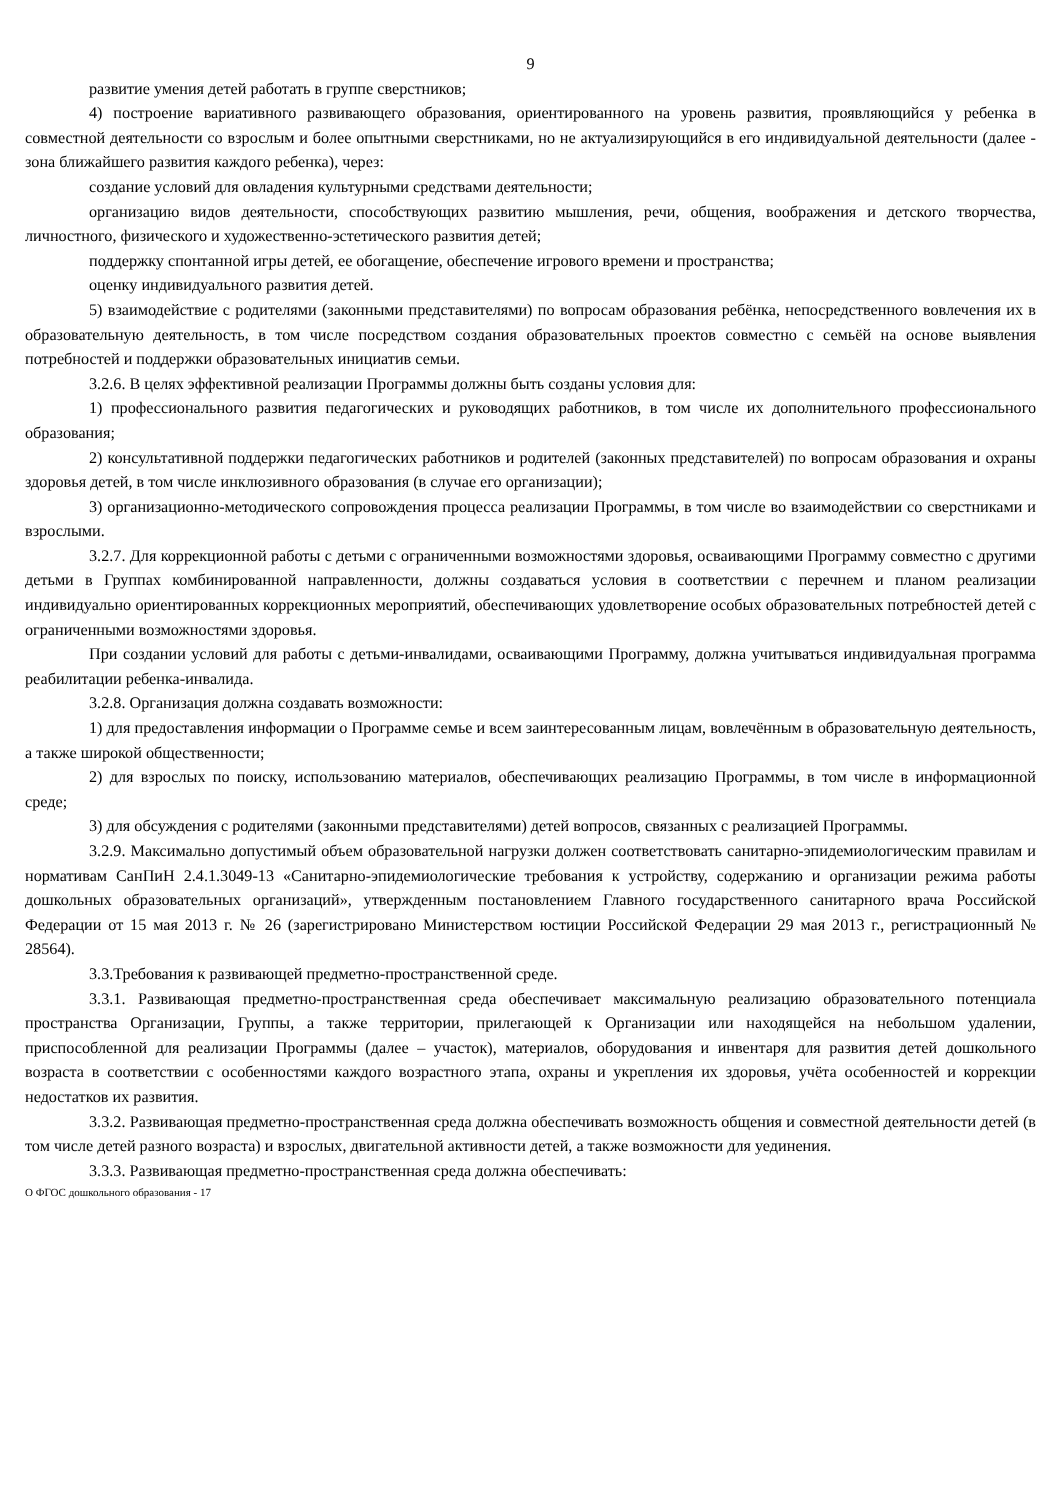9
развитие умения детей работать в группе сверстников;
4) построение вариативного развивающего образования, ориентированного на уровень развития, проявляющийся у ребенка в совместной деятельности со взрослым и более опытными сверстниками, но не актуализирующийся в его индивидуальной деятельности (далее - зона ближайшего развития каждого ребенка), через:
создание условий для овладения культурными средствами деятельности;
организацию видов деятельности, способствующих развитию мышления, речи, общения, воображения и детского творчества, личностного, физического и художественно-эстетического развития детей;
поддержку спонтанной игры детей, ее обогащение, обеспечение игрового времени и пространства;
оценку индивидуального развития детей.
5) взаимодействие с родителями (законными представителями) по вопросам образования ребёнка, непосредственного вовлечения их в образовательную деятельность, в том числе посредством создания образовательных проектов совместно с семьёй на основе выявления потребностей и поддержки образовательных инициатив семьи.
3.2.6. В целях эффективной реализации Программы должны быть созданы условия для:
1) профессионального развития педагогических и руководящих работников, в том числе их дополнительного профессионального образования;
2) консультативной поддержки педагогических работников и родителей (законных представителей) по вопросам образования и охраны здоровья детей, в том числе инклюзивного образования (в случае его организации);
3) организационно-методического сопровождения процесса реализации Программы, в том числе во взаимодействии со сверстниками и взрослыми.
3.2.7. Для коррекционной работы с детьми с ограниченными возможностями здоровья, осваивающими Программу совместно с другими детьми в Группах комбинированной направленности, должны создаваться условия в соответствии с перечнем и планом реализации индивидуально ориентированных коррекционных мероприятий, обеспечивающих удовлетворение особых образовательных потребностей детей с ограниченными возможностями здоровья.
При создании условий для работы с детьми-инвалидами, осваивающими Программу, должна учитываться индивидуальная программа реабилитации ребенка-инвалида.
3.2.8. Организация должна создавать возможности:
1) для предоставления информации о Программе семье и всем заинтересованным лицам, вовлечённым в образовательную деятельность, а также широкой общественности;
2) для взрослых по поиску, использованию материалов, обеспечивающих реализацию Программы, в том числе в информационной среде;
3) для обсуждения с родителями (законными представителями) детей вопросов, связанных с реализацией Программы.
3.2.9. Максимально допустимый объем образовательной нагрузки должен соответствовать санитарно-эпидемиологическим правилам и нормативам СанПиН 2.4.1.3049-13 «Санитарно-эпидемиологические требования к устройству, содержанию и организации режима работы дошкольных образовательных организаций», утвержденным постановлением Главного государственного санитарного врача Российской Федерации от 15 мая 2013 г. № 26 (зарегистрировано Министерством юстиции Российской Федерации 29 мая 2013 г., регистрационный № 28564).
3.3.Требования к развивающей предметно-пространственной среде.
3.3.1. Развивающая предметно-пространственная среда обеспечивает максимальную реализацию образовательного потенциала пространства Организации, Группы, а также территории, прилегающей к Организации или находящейся на небольшом удалении, приспособленной для реализации Программы (далее – участок), материалов, оборудования и инвентаря для развития детей дошкольного возраста в соответствии с особенностями каждого возрастного этапа, охраны и укрепления их здоровья, учёта особенностей и коррекции недостатков их развития.
3.3.2. Развивающая предметно-пространственная среда должна обеспечивать возможность общения и совместной деятельности детей (в том числе детей разного возраста) и взрослых, двигательной активности детей, а также возможности для уединения.
3.3.3. Развивающая предметно-пространственная среда должна обеспечивать:
О ФГОС дошкольного образования - 17